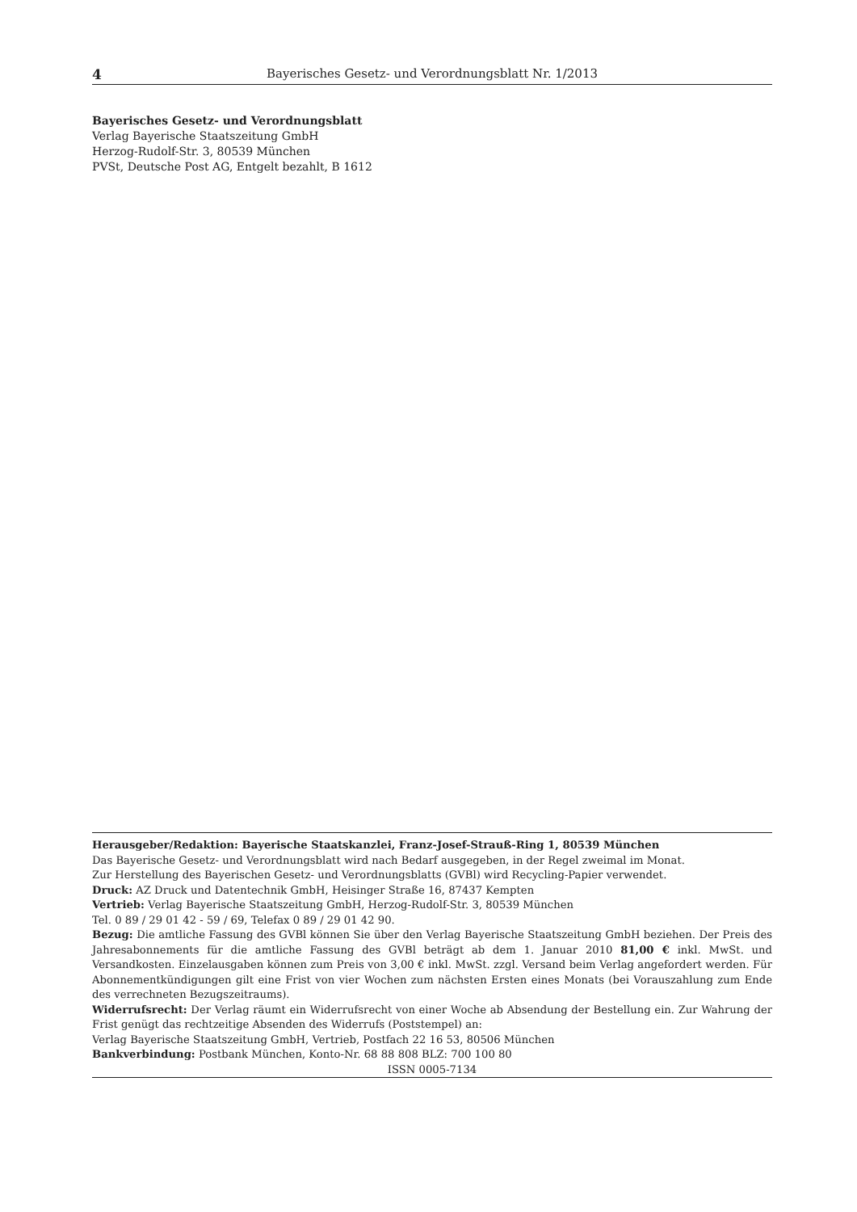4 Bayerisches Gesetz- und Verordnungsblatt Nr. 1/2013
Bayerisches Gesetz- und Verordnungsblatt
Verlag Bayerische Staatszeitung GmbH
Herzog-Rudolf-Str. 3, 80539 München
PVSt, Deutsche Post AG, Entgelt bezahlt, B 1612
Herausgeber/Redaktion: Bayerische Staatskanzlei, Franz-Josef-Strauß-Ring 1, 80539 München
Das Bayerische Gesetz- und Verordnungsblatt wird nach Bedarf ausgegeben, in der Regel zweimal im Monat.
Zur Herstellung des Bayerischen Gesetz- und Verordnungsblatts (GVBl) wird Recycling-Papier verwendet.
Druck: AZ Druck und Datentechnik GmbH, Heisinger Straße 16, 87437 Kempten
Vertrieb: Verlag Bayerische Staatszeitung GmbH, Herzog-Rudolf-Str. 3, 80539 München
Tel. 0 89 / 29 01 42 - 59 / 69, Telefax 0 89 / 29 01 42 90.
Bezug: Die amtliche Fassung des GVBl können Sie über den Verlag Bayerische Staatszeitung GmbH beziehen. Der Preis des Jahresabonnements für die amtliche Fassung des GVBl beträgt ab dem 1. Januar 2010 81,00 € inkl. MwSt. und Versandkosten. Einzelausgaben können zum Preis von 3,00 € inkl. MwSt. zzgl. Versand beim Verlag angefordert werden. Für Abonnementkündigungen gilt eine Frist von vier Wochen zum nächsten Ersten eines Monats (bei Vorauszahlung zum Ende des verrechneten Bezugszeitraums).
Widerrufsrecht: Der Verlag räumt ein Widerrufsrecht von einer Woche ab Absendung der Bestellung ein. Zur Wahrung der Frist genügt das rechtzeitige Absenden des Widerrufs (Poststempel) an:
Verlag Bayerische Staatszeitung GmbH, Vertrieb, Postfach 22 16 53, 80506 München
Bankverbindung: Postbank München, Konto-Nr. 68 88 808 BLZ: 700 100 80
ISSN 0005-7134